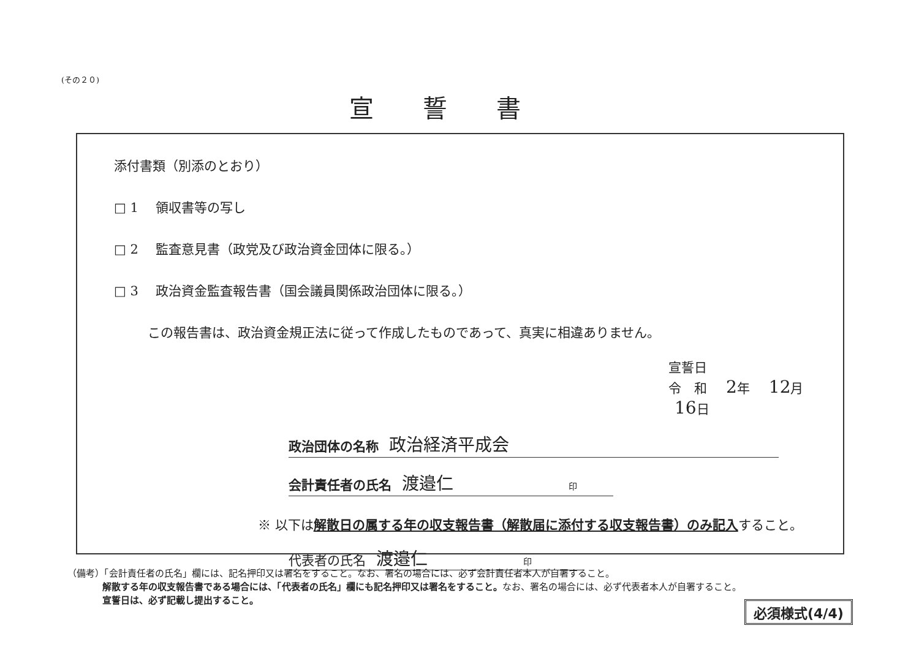(その２０)
宣誓書
添付書類（別添のとおり）
□ 1　 領収書等の写し
□ 2　 監査意見書（政党及び政治資金団体に限る。）
□ 3　 政治資金監査報告書（国会議員関係政治団体に限る。）
この報告書は、政治資金規正法に従って作成したものであって、真実に相違ありません。
宣誓日
令　和　2年　12月　16日
政治団体の名称 政治経済平成会
会計責任者の氏名 渡邉仁 印
※ 以下は解散日の属する年の収支報告書（解散届に添付する収支報告書）のみ記入すること。
代表者の氏名 渡邉仁 印
（備考）「会計責任者の氏名」欄には、記名押印又は署名をすること。なお、署名の場合には、必ず会計責任者本人が自署すること。
解散する年の収支報告書である場合には、「代表者の氏名」欄にも記名押印又は署名をすること。なお、署名の場合には、必ず代表者本人が自署すること。
宣誓日は、必ず記載し提出すること。
必須様式(4/4)